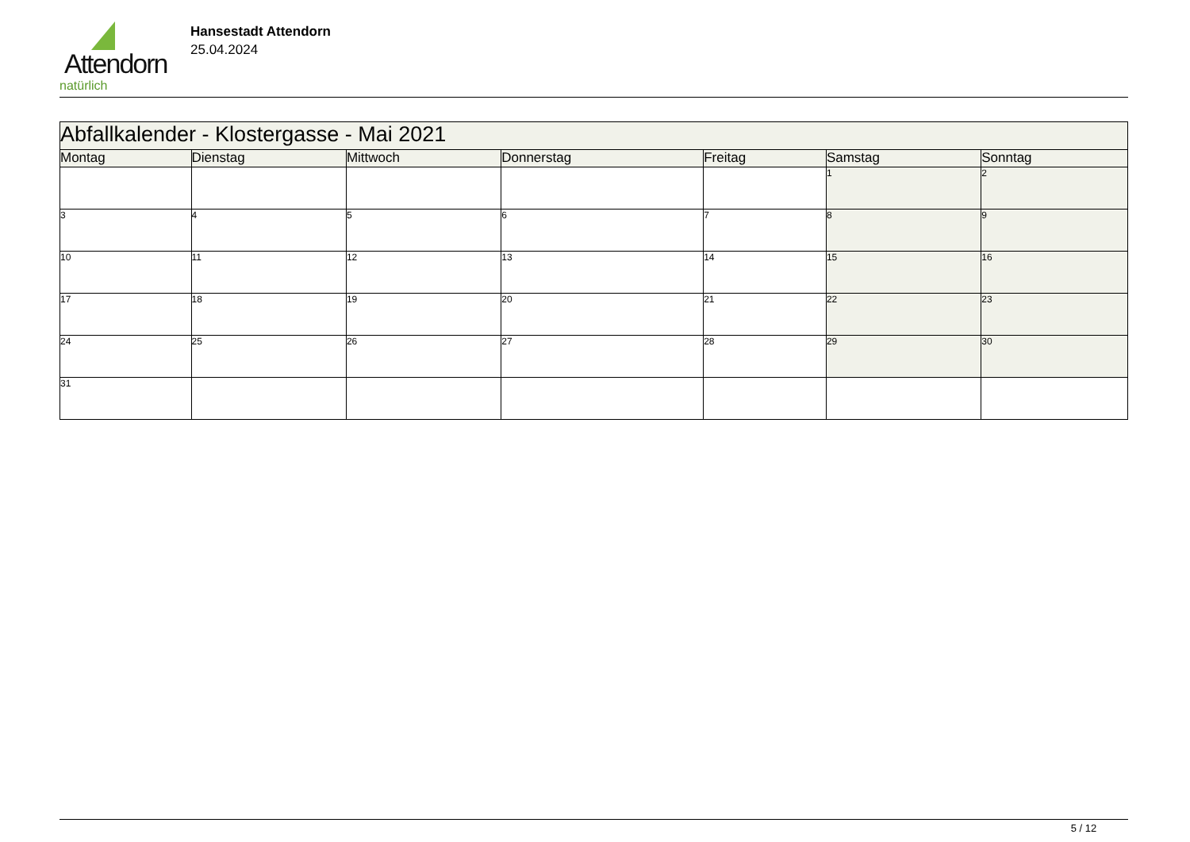Attendorn
natürlich
Hansestadt Attendorn
25.04.2024
| Abfallkalender - Klostergasse - Mai 2021 | | | | | | |
| --- | --- | --- | --- | --- | --- | --- |
| Montag | Dienstag | Mittwoch | Donnerstag | Freitag | Samstag | Sonntag |
| | | | | | 1 | 2 |
| 3 | 4 | 5 | 6 | 7 | 8 | 9 |
| 10 | 11 | 12 | 13 | 14 | 15 | 16 |
| 17 | 18 | 19 | 20 | 21 | 22 | 23 |
| 24 | 25 | 26 | 27 | 28 | 29 | 30 |
| 31 | | | | | | |
5 / 12